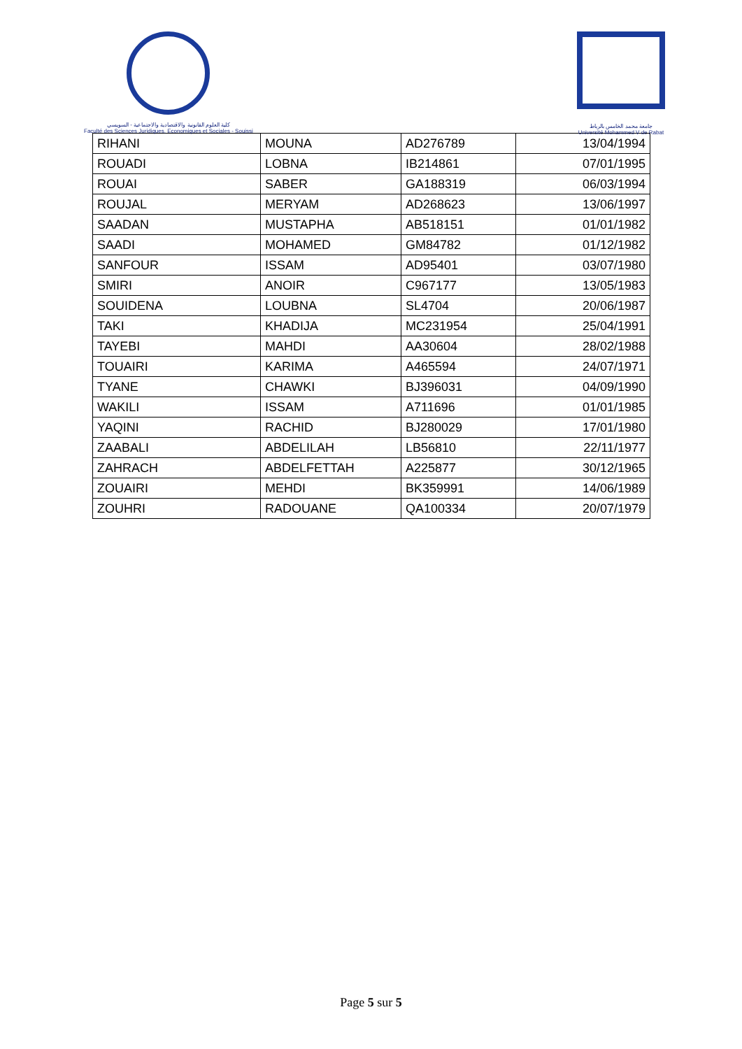كلية العلوم القانونية والاقتصادية والاجتماعية - السويسي
Faculté des Sciences Juridiques, Economiques et Sociales - Souissi
جامعة محمد الخامس بالرباط
Université Mohammed V de Rabat
| RIHANI | MOUNA | AD276789 | 13/04/1994 |
| ROUADI | LOBNA | IB214861 | 07/01/1995 |
| ROUAI | SABER | GA188319 | 06/03/1994 |
| ROUJAL | MERYAM | AD268623 | 13/06/1997 |
| SAADAN | MUSTAPHA | AB518151 | 01/01/1982 |
| SAADI | MOHAMED | GM84782 | 01/12/1982 |
| SANFOUR | ISSAM | AD95401 | 03/07/1980 |
| SMIRI | ANOIR | C967177 | 13/05/1983 |
| SOUIDENA | LOUBNA | SL4704 | 20/06/1987 |
| TAKI | KHADIJA | MC231954 | 25/04/1991 |
| TAYEBI | MAHDI | AA30604 | 28/02/1988 |
| TOUAIRI | KARIMA | A465594 | 24/07/1971 |
| TYANE | CHAWKI | BJ396031 | 04/09/1990 |
| WAKILI | ISSAM | A711696 | 01/01/1985 |
| YAQINI | RACHID | BJ280029 | 17/01/1980 |
| ZAABALI | ABDELILAH | LB56810 | 22/11/1977 |
| ZAHRACH | ABDELFETTAH | A225877 | 30/12/1965 |
| ZOUAIRI | MEHDI | BK359991 | 14/06/1989 |
| ZOUHRI | RADOUANE | QA100334 | 20/07/1979 |
Page 5 sur 5